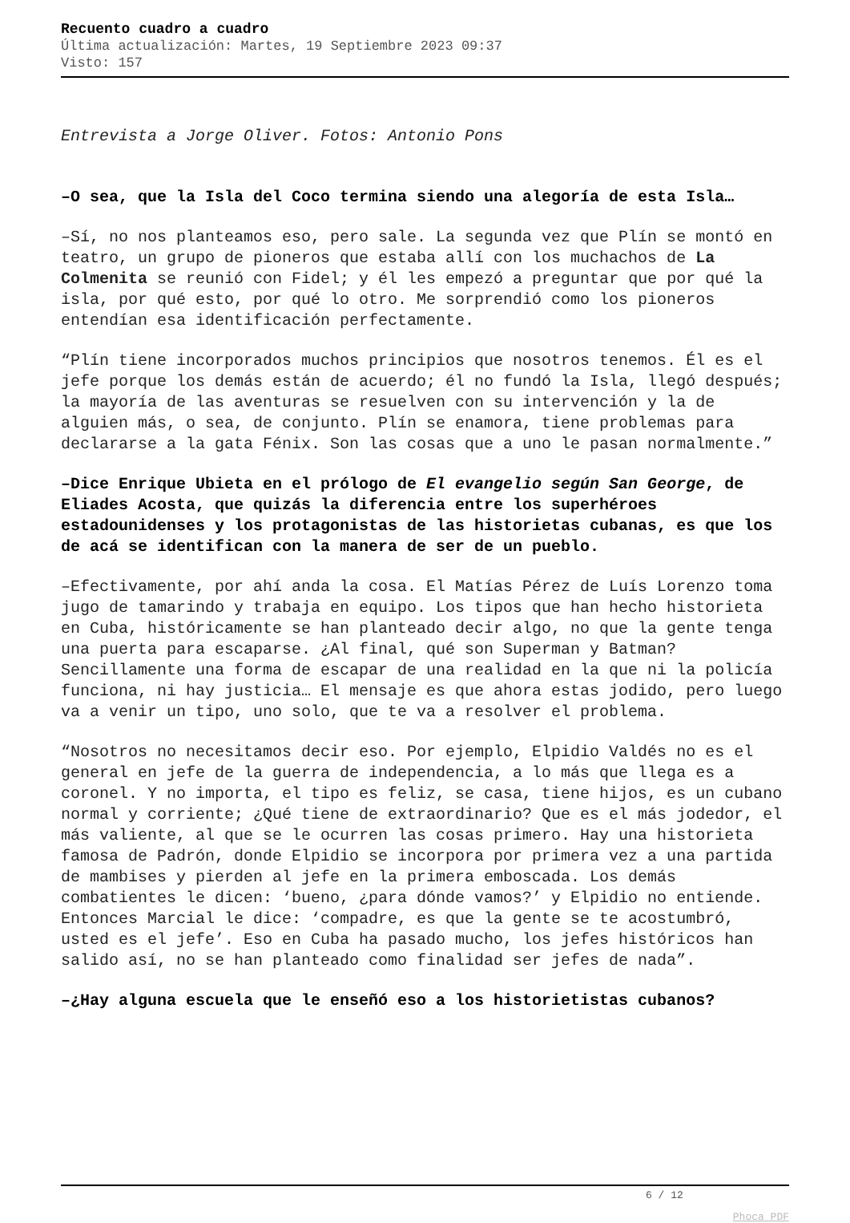Recuento cuadro a cuadro
Última actualización: Martes, 19 Septiembre 2023 09:37
Visto: 157
Entrevista a Jorge Oliver. Fotos: Antonio Pons
–O sea, que la Isla del Coco termina siendo una alegoría de esta Isla…
–Sí, no nos planteamos eso, pero sale. La segunda vez que Plín se montó en teatro, un grupo de pioneros que estaba allí con los muchachos de La Colmenita se reunió con Fidel; y él les empezó a preguntar que por qué la isla, por qué esto, por qué lo otro. Me sorprendió como los pioneros entendían esa identificación perfectamente.
“Plín tiene incorporados muchos principios que nosotros tenemos. Él es el jefe porque los demás están de acuerdo; él no fundó la Isla, llegó después; la mayoría de las aventuras se resuelven con su intervención y la de alguien más, o sea, de conjunto. Plín se enamora, tiene problemas para declararse a la gata Fénix. Son las cosas que a uno le pasan normalmente.”
–Dice Enrique Ubieta en el prólogo de El evangelio según San George, de Eliades Acosta, que quizás la diferencia entre los superhéroes estadounidenses y los protagonistas de las historietas cubanas, es que los de acá se identifican con la manera de ser de un pueblo.
–Efectivamente, por ahí anda la cosa. El Matías Pérez de Luís Lorenzo toma jugo de tamarindo y trabaja en equipo. Los tipos que han hecho historieta en Cuba, históricamente se han planteado decir algo, no que la gente tenga una puerta para escaparse. ¿Al final, qué son Superman y Batman? Sencillamente una forma de escapar de una realidad en la que ni la policía funciona, ni hay justicia… El mensaje es que ahora estas jodido, pero luego va a venir un tipo, uno solo, que te va a resolver el problema.
“Nosotros no necesitamos decir eso. Por ejemplo, Elpidio Valdés no es el general en jefe de la guerra de independencia, a lo más que llega es a coronel. Y no importa, el tipo es feliz, se casa, tiene hijos, es un cubano normal y corriente; ¿Qué tiene de extraordinario? Que es el más jodedor, el más valiente, al que se le ocurren las cosas primero. Hay una historieta famosa de Padrón, donde Elpidio se incorpora por primera vez a una partida de mambises y pierden al jefe en la primera emboscada. Los demás combatientes le dicen: ‘bueno, ¿para dónde vamos?’ y Elpidio no entiende. Entonces Marcial le dice: ‘compadre, es que la gente se te acostumbró, usted es el jefe’. Eso en Cuba ha pasado mucho, los jefes históricos han salido así, no se han planteado como finalidad ser jefes de nada”.
–¿Hay alguna escuela que le enseñó eso a los historietistas cubanos?
6 / 12
Phoca PDF